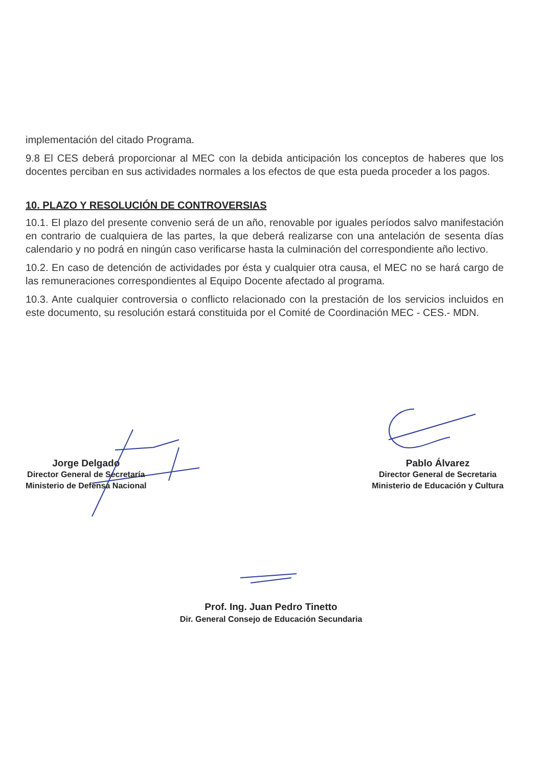implementación del citado Programa.
9.8 El CES deberá proporcionar al MEC con la debida anticipación los conceptos de haberes que los docentes perciban en sus actividades normales a los efectos de que esta pueda proceder a los pagos.
10. PLAZO Y RESOLUCIÓN DE CONTROVERSIAS
10.1. El plazo del presente convenio será de un año, renovable por iguales períodos salvo manifestación en contrario de cualquiera de las partes, la que deberá realizarse con una antelación de sesenta días calendario y no podrá en ningún caso verificarse hasta la culminación del correspondiente año lectivo.
10.2. En caso de detención de actividades por ésta y cualquier otra causa, el MEC no se hará cargo de las remuneraciones correspondientes al Equipo Docente afectado al programa.
10.3. Ante cualquier controversia o conflicto relacionado con la prestación de los servicios incluidos en este documento, su resolución estará constituida por el Comité de Coordinación MEC - CES.- MDN.
Jorge Delgado
Director General de Secretaría
Ministerio de Defensa Nacional
Pablo Álvarez
Director General de Secretaria
Ministerio de Educación y Cultura
Prof. Ing. Juan Pedro Tinetto
Dir. General Consejo de Educación Secundaria